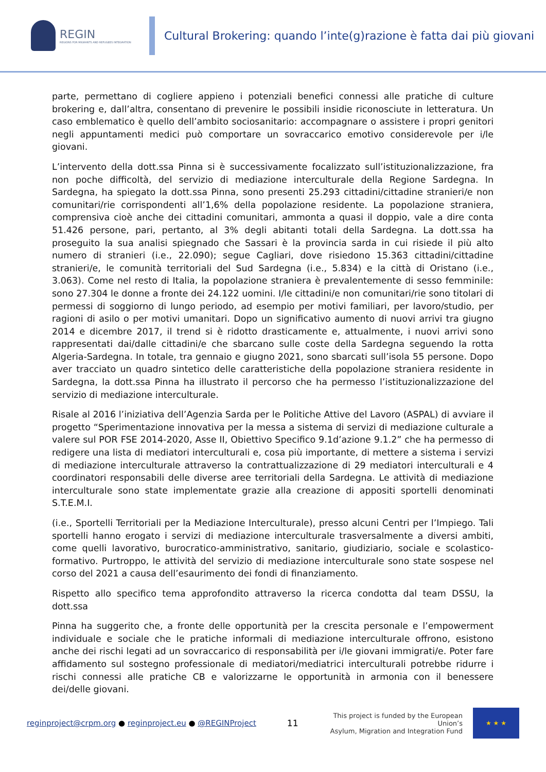REGIN
REGIONS FOR MIGRANTS AND REFUGEES INTEGRATION
Cultural Brokering: quando l’inte(g)razione è fatta dai più giovani
parte, permettano di cogliere appieno i potenziali benefici connessi alle pratiche di culture brokering e, dall’altra, consentano di prevenire le possibili insidie riconosciute in letteratura. Un caso emblematico è quello dell’ambito sociosanitario: accompagnare o assistere i propri genitori negli appuntamenti medici può comportare un sovraccarico emotivo considerevole per i/le giovani.
L’intervento della dott.ssa Pinna si è successivamente focalizzato sull’istituzionalizzazione, fra non poche difficoltà, del servizio di mediazione interculturale della Regione Sardegna. In Sardegna, ha spiegato la dott.ssa Pinna, sono presenti 25.293 cittadini/cittadine stranieri/e non comunitari/rie corrispondenti all’1,6% della popolazione residente. La popolazione straniera, comprensiva cioè anche dei cittadini comunitari, ammonta a quasi il doppio, vale a dire conta 51.426 persone, pari, pertanto, al 3% degli abitanti totali della Sardegna. La dott.ssa ha proseguito la sua analisi spiegnado che Sassari è la provincia sarda in cui risiede il più alto numero di stranieri (i.e., 22.090); segue Cagliari, dove risiedono 15.363 cittadini/cittadine stranieri/e, le comunità territoriali del Sud Sardegna (i.e., 5.834) e la città di Oristano (i.e., 3.063). Come nel resto di Italia, la popolazione straniera è prevalentemente di sesso femminile: sono 27.304 le donne a fronte dei 24.122 uomini. I/le cittadini/e non comunitari/rie sono titolari di permessi di soggiorno di lungo periodo, ad esempio per motivi familiari, per lavoro/studio, per ragioni di asilo o per motivi umanitari. Dopo un significativo aumento di nuovi arrivi tra giugno 2014 e dicembre 2017, il trend si è ridotto drasticamente e, attualmente, i nuovi arrivi sono rappresentati dai/dalle cittadini/e che sbarcano sulle coste della Sardegna seguendo la rotta Algeria-Sardegna. In totale, tra gennaio e giugno 2021, sono sbarcati sull’isola 55 persone. Dopo aver tracciato un quadro sintetico delle caratteristiche della popolazione straniera residente in Sardegna, la dott.ssa Pinna ha illustrato il percorso che ha permesso l’istituzionalizzazione del servizio di mediazione interculturale.
Risale al 2016 l’iniziativa dell’Agenzia Sarda per le Politiche Attive del Lavoro (ASPAL) di avviare il progetto “Sperimentazione innovativa per la messa a sistema di servizi di mediazione culturale a valere sul POR FSE 2014-2020, Asse II, Obiettivo Specifico 9.1d’azione 9.1.2” che ha permesso di redigere una lista di mediatori interculturali e, cosa più importante, di mettere a sistema i servizi di mediazione interculturale attraverso la contrattualizzazione di 29 mediatori interculturali e 4 coordinatori responsabili delle diverse aree territoriali della Sardegna. Le attività di mediazione interculturale sono state implementate grazie alla creazione di appositi sportelli denominati S.T.E.M.I.
(i.e., Sportelli Territoriali per la Mediazione Interculturale), presso alcuni Centri per l’Impiego. Tali sportelli hanno erogato i servizi di mediazione interculturale trasversalmente a diversi ambiti, come quelli lavorativo, burocratico-amministrativo, sanitario, giudiziario, sociale e scolastico-formativo. Purtroppo, le attività del servizio di mediazione interculturale sono state sospese nel corso del 2021 a causa dell’esaurimento dei fondi di finanziamento.
Rispetto allo specifico tema approfondito attraverso la ricerca condotta dal team DSSU, la dott.ssa
Pinna ha suggerito che, a fronte delle opportunità per la crescita personale e l’empowerment individuale e sociale che le pratiche informali di mediazione interculturale offrono, esistono anche dei rischi legati ad un sovraccarico di responsabilità per i/le giovani immigrati/e. Poter fare affidamento sul sostegno professionale di mediatori/mediatrici interculturali potrebbe ridurre i rischi connessi alle pratiche CB e valorizzarne le opportunità in armonia con il benessere dei/delle giovani.
reginproject@crpm.org ● reginproject.eu ● @REGINProject
11
This project is funded by the European Union’s
Asylum, Migration and Integration Fund
★ ★ ★